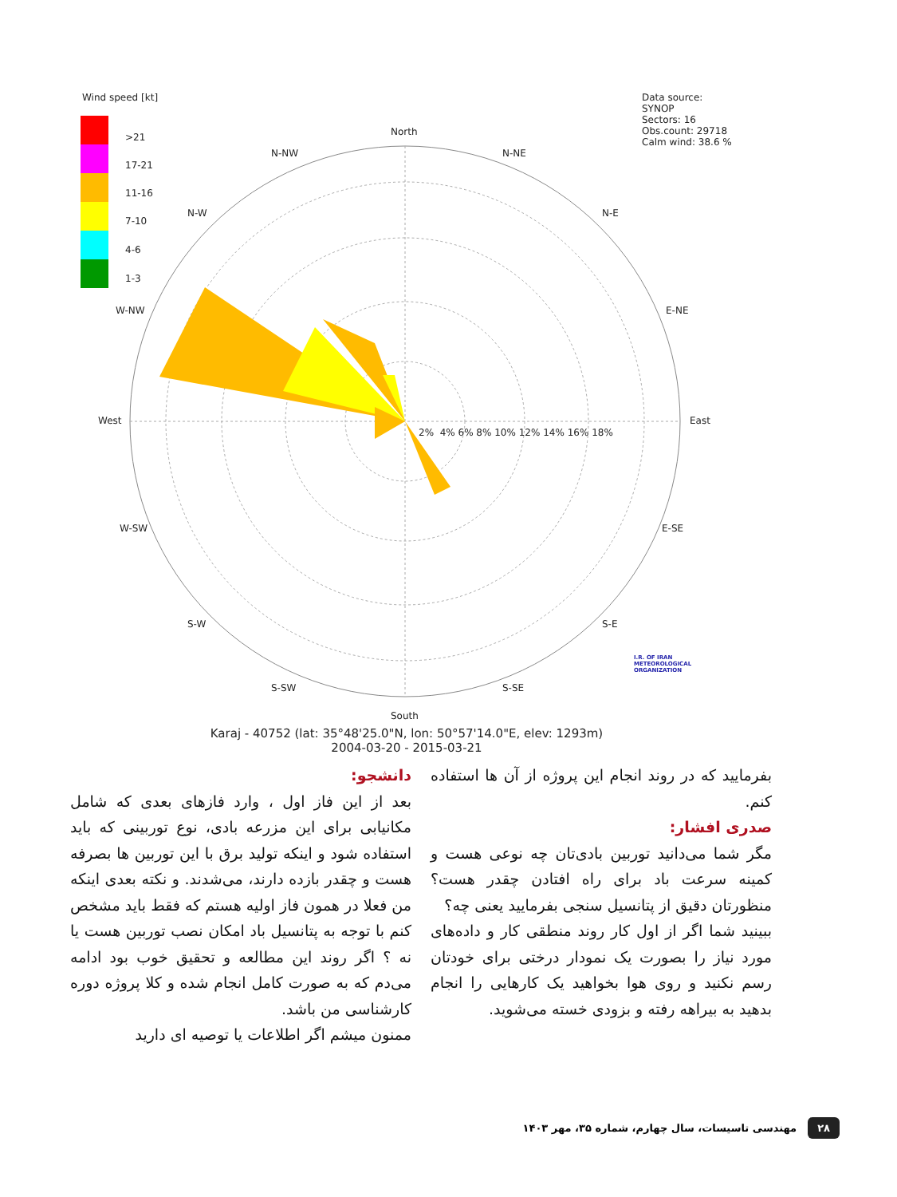Wind speed [kt]
>21
17-21
11-16
7-10
4-6
1-3
Data source: SYNOP
Sectors: 16
Obs.count: 29718
Calm wind: 38.6 %
North
N-NW N-NE
N-W N-E
W-NW E-NE
West East
W-SW E-SE
S-W S-E
S-SW S-SE
South
2% 4% 6% 8% 10% 12% 14% 16% 18%
Karaj - 40752 (lat: 35°48'25.0"N, lon: 50°57'14.0"E, elev: 1293m)
2004-03-20 - 2015-03-21
I.R. OF IRAN
METEOROLOGICAL
ORGANIZATION
دانشجو:
بعد از این فاز اول ، وارد فازهای بعدی که شامل مکانیابی برای این مزرعه بادی، نوع توربینی که باید استفاده شود و اینکه تولید برق با این توربین ها بصرفه هست و چقدر بازده دارند، می‌شدند. و نکته بعدی اینکه من فعلا در همون فاز اولیه هستم که فقط باید مشخص کنم با توجه به پتانسیل باد امکان نصب توربین هست یا نه ؟ اگر روند این مطالعه و تحقیق خوب بود ادامه می‌دم که به صورت کامل انجام شده و کلا پروژه دوره کارشناسی من باشد.
ممنون میشم اگر اطلاعات یا توصیه ای دارید
بفرمایید که در روند انجام این پروژه از آن ها استفاده کنم.
صدری افشار:
مگر شما می‌دانید توربین بادی‌تان چه نوعی هست و کمینه سرعت باد برای راه افتادن چقدر هست؟ منظورتان دقیق از پتانسیل سنجی بفرمایید یعنی چه؟
ببینید شما اگر از اول کار روند منطقی کار و داده‌های مورد نیاز را بصورت یک نمودار درختی برای خودتان رسم نکنید و روی هوا بخواهید یک کارهایی را انجام بدهید به بیراهه رفته و بزودی خسته می‌شوید.
۲۸ مهندسی تاسیسات، سال چهارم، شماره ۳۵، مهر ۱۴۰۳